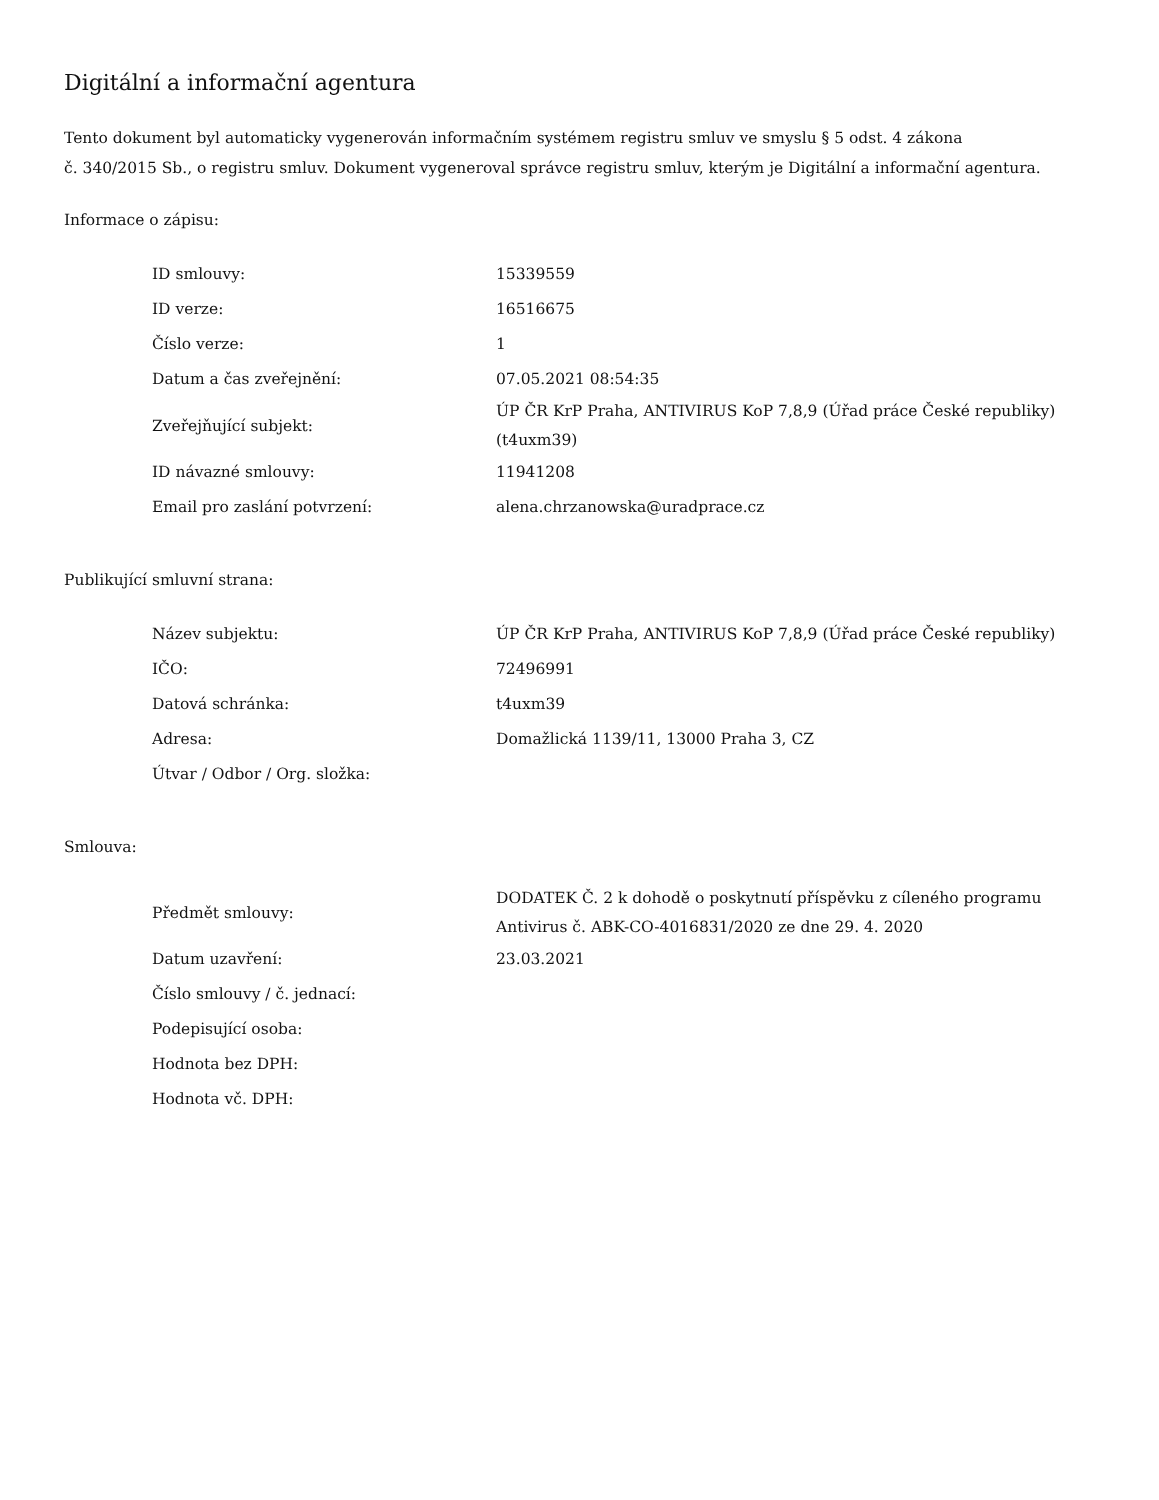Digitální a informační agentura
Tento dokument byl automaticky vygenerován informačním systémem registru smluv ve smyslu § 5 odst. 4 zákona
č. 340/2015 Sb., o registru smluv. Dokument vygeneroval správce registru smluv, kterým je Digitální a informační agentura.
Informace o zápisu:
| ID smlouvy: | 15339559 |
| ID verze: | 16516675 |
| Číslo verze: | 1 |
| Datum a čas zveřejnění: | 07.05.2021 08:54:35 |
| Zveřejňující subjekt: | ÚP ČR KrP Praha, ANTIVIRUS KoP 7,8,9 (Úřad práce České republiky) (t4uxm39) |
| ID návazné smlouvy: | 11941208 |
| Email pro zaslání potvrzení: | alena.chrzanowska@uradprace.cz |
Publikující smluvní strana:
| Název subjektu: | ÚP ČR KrP Praha, ANTIVIRUS KoP 7,8,9 (Úřad práce České republiky) |
| IČO: | 72496991 |
| Datová schránka: | t4uxm39 |
| Adresa: | Domažlická 1139/11, 13000 Praha 3, CZ |
| Útvar / Odbor / Org. složka: | |
Smlouva:
| Předmět smlouvy: | DODATEK Č. 2 k dohodě o poskytnutí příspěvku z cíleného programu Antivirus č. ABK-CO-4016831/2020 ze dne 29. 4. 2020 |
| Datum uzavření: | 23.03.2021 |
| Číslo smlouvy / č. jednací: | |
| Podepisující osoba: | |
| Hodnota bez DPH: | |
| Hodnota vč. DPH: | |